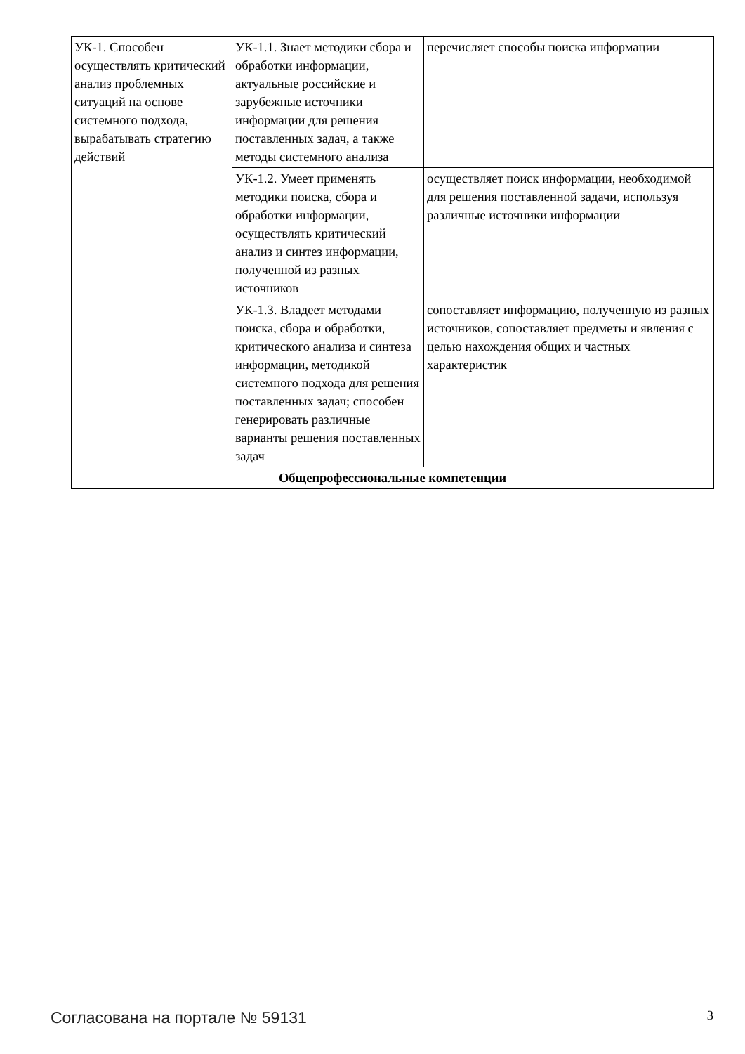| УК-1. Способен осуществлять критический анализ проблемных ситуаций на основе системного подхода, вырабатывать стратегию действий | УК-1.1. Знает методики сбора и обработки информации, актуальные российские и зарубежные источники информации для решения поставленных задач, а также методы системного анализа | перечисляет способы поиска информации |
| | УК-1.2. Умеет применять методики поиска, сбора и обработки информации, осуществлять критический анализ и синтез информации, полученной из разных источников | осуществляет поиск информации, необходимой для решения поставленной задачи, используя различные источники информации |
| | УК-1.3. Владеет методами поиска, сбора и обработки, критического анализа и синтеза информации, методикой системного подхода для решения поставленных задач; способен генерировать различные варианты решения поставленных задач | сопоставляет информацию, полученную из разных источников, сопоставляет предметы и явления с целью нахождения общих и частных характеристик |
| Общепрофессиональные компетенции | | |
Согласована на портале № 59131 3